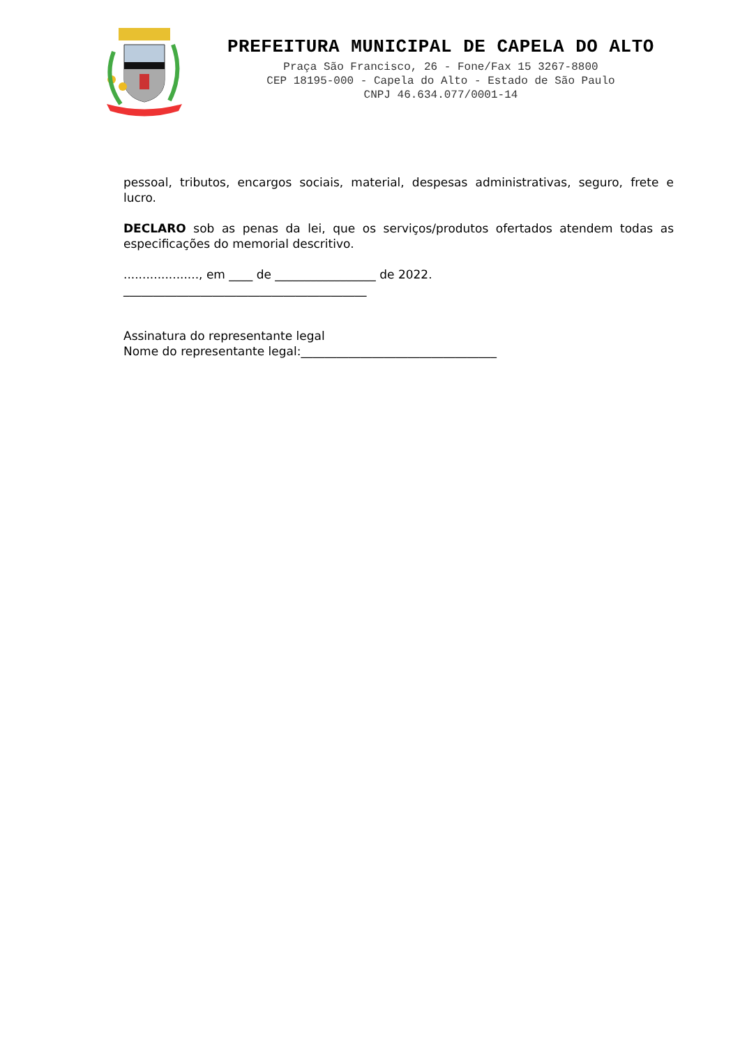PREFEITURA MUNICIPAL DE CAPELA DO ALTO
Praça São Francisco, 26 - Fone/Fax 15 3267-8800
CEP 18195-000 - Capela do Alto - Estado de São Paulo
CNPJ 46.634.077/0001-14
pessoal, tributos, encargos sociais, material, despesas administrativas, seguro, frete e lucro.
DECLARO sob as penas da lei, que os serviços/produtos ofertados atendem todas as especificações do memorial descritivo.
...................., em ____ de _________________ de 2022.
_________________________________________
Assinatura do representante legal
Nome do representante legal:_________________________________